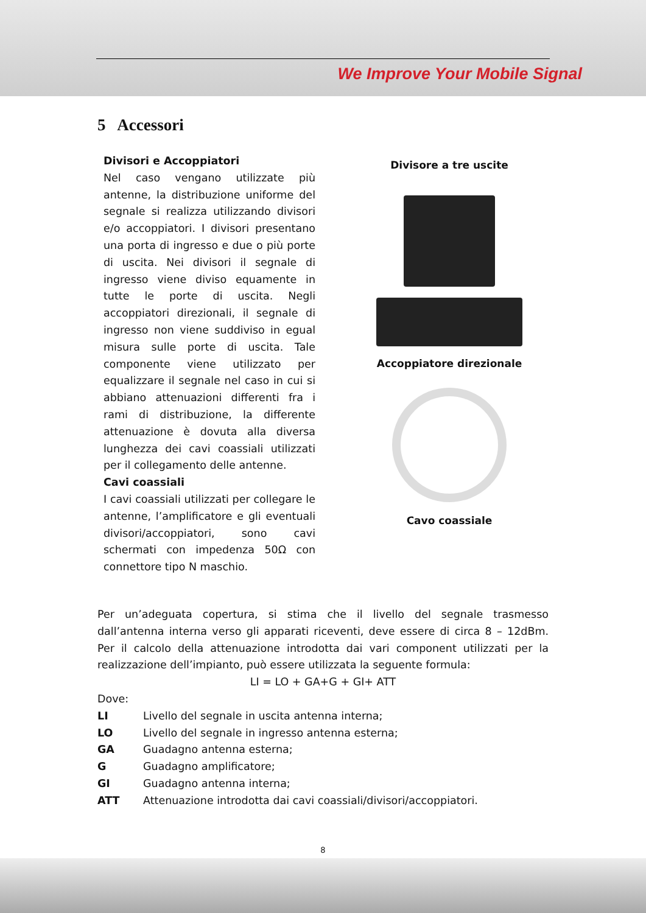We Improve Your Mobile Signal
5 Accessori
Divisori e Accoppiatori
Nel caso vengano utilizzate più antenne, la distribuzione uniforme del segnale si realizza utilizzando divisori e/o accoppiatori. I divisori presentano una porta di ingresso e due o più porte di uscita. Nei divisori il segnale di ingresso viene diviso equamente in tutte le porte di uscita. Negli accoppiatori direzionali, il segnale di ingresso non viene suddiviso in egual misura sulle porte di uscita. Tale componente viene utilizzato per equalizzare il segnale nel caso in cui si abbiano attenuazioni differenti fra i rami di distribuzione, la differente attenuazione è dovuta alla diversa lunghezza dei cavi coassiali utilizzati per il collegamento delle antenne.
Cavi coassiali
I cavi coassiali utilizzati per collegare le antenne, l’amplificatore e gli eventuali divisori/accoppiatori, sono cavi schermati con impedenza 50Ω con connettore tipo N maschio.
Divisore a tre uscite
Accoppiatore direzionale
Cavo coassiale
Per un’adeguata copertura, si stima che il livello del segnale trasmesso dall’antenna interna verso gli apparati riceventi, deve essere di circa 8 – 12dBm. Per il calcolo della attenuazione introdotta dai vari component utilizzati per la realizzazione dell’impianto, può essere utilizzata la seguente formula:
LI = LO + GA+G + GI+ ATT
Dove:
LI Livello del segnale in uscita antenna interna;
LO Livello del segnale in ingresso antenna esterna;
GA Guadagno antenna esterna;
G Guadagno amplificatore;
GI Guadagno antenna interna;
ATT Attenuazione introdotta dai cavi coassiali/divisori/accoppiatori.
8